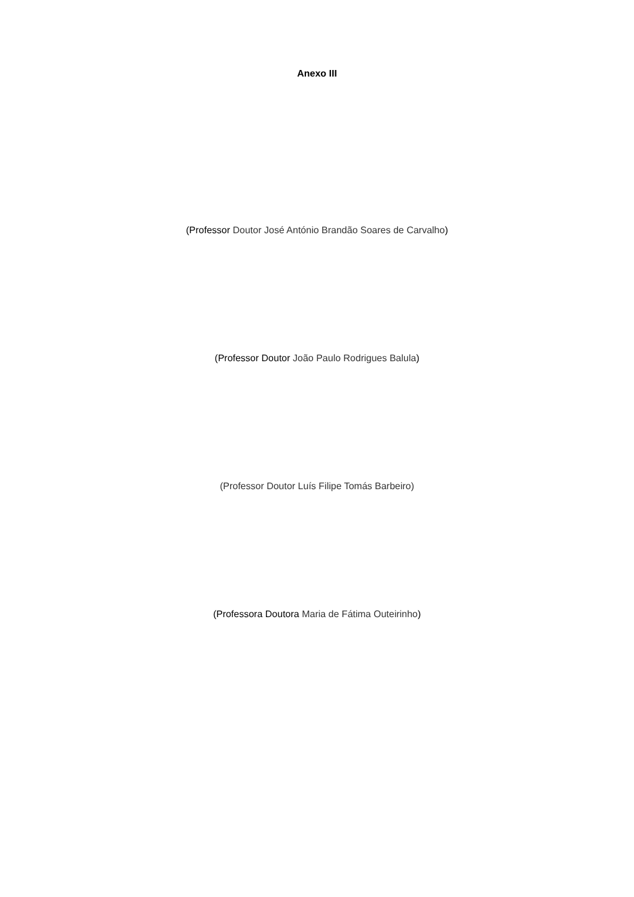Anexo III
(Professor Doutor José António Brandão Soares de Carvalho)
(Professor Doutor João Paulo Rodrigues Balula)
(Professor Doutor Luís Filipe Tomás Barbeiro)
(Professora Doutora Maria de Fátima Outeirinho)